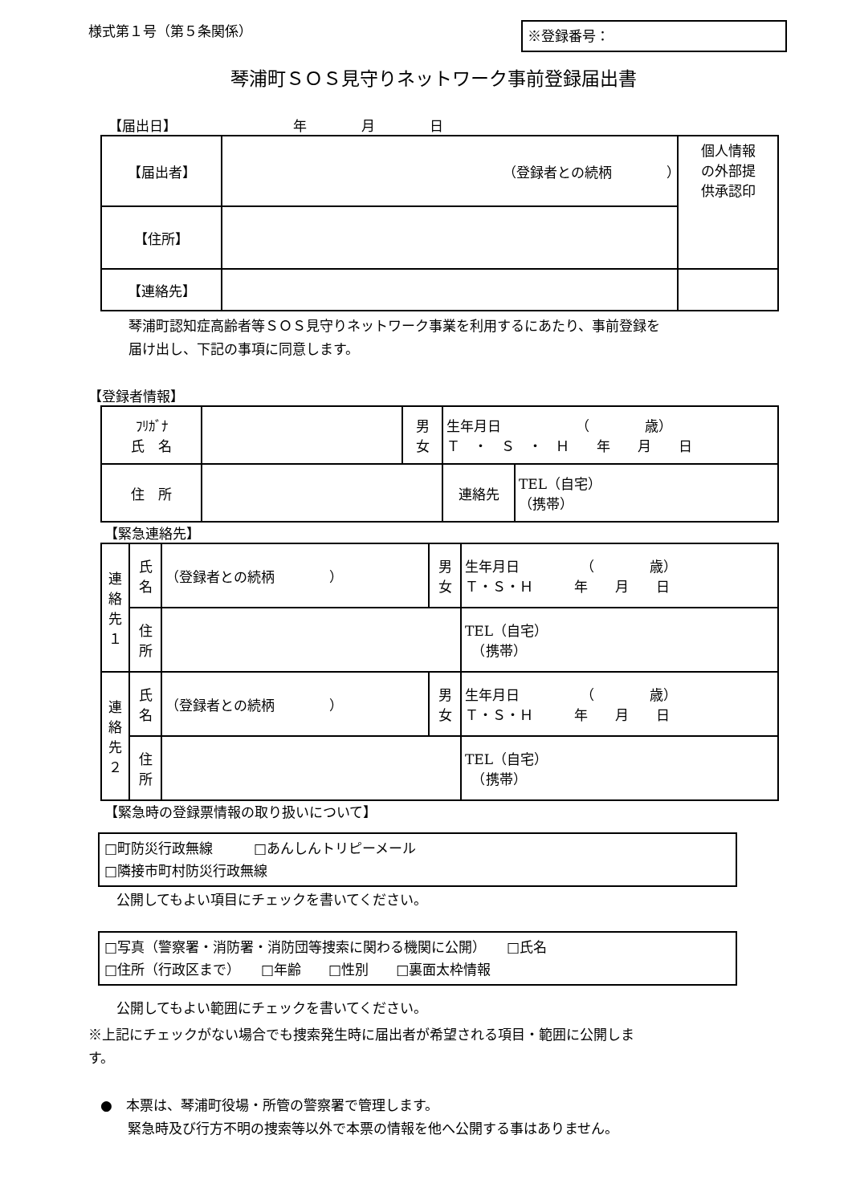様式第１号（第５条関係） ※登録番号：
琴浦町ＳＯＳ見守りネットワーク事前登録届出書
【届出日】　　　　　　　　　年　　　　月　　　　日
| 【届出者】 | （登録者との続柄 ） | 個人情報 の外部提 供承認印 |
| 【住所】 | | |
| 【連絡先】 | | |
琴浦町認知症高齢者等ＳＯＳ見守りネットワーク事業を利用するにあたり、事前登録を
届け出し、下記の事項に同意します。
【登録者情報】
| ﾌﾘｶﾞﾅ 氏 名 | | 男 女 | 生年月日 （ 歳） Ｔ ・ Ｓ ・ Ｈ 年 月 日 | |
| 住 所 | | | 連絡先 | TEL（自宅） （携帯） |
【緊急連絡先】
| 連 絡 先 １ | 氏 名 | （登録者との続柄 ） | 男 女 | 生年月日 （ 歳） Ｔ・Ｓ・Ｈ 年 月 日 |
| | 住 所 | | | TEL（自宅） （携帯） |
| 連 絡 先 ２ | 氏 名 | （登録者との続柄 ） | 男 女 | 生年月日 （ 歳） Ｔ・Ｓ・Ｈ 年 月 日 |
| | 住 所 | | | TEL（自宅） （携帯） |
【緊急時の登録票情報の取り扱いについて】
□町防災行政無線　　　□あんしんトリピーメール
□隣接市町村防災行政無線
公開してもよい項目にチェックを書いてください。
□写真（警察署・消防署・消防団等捜索に関わる機関に公開）　　□氏名
□住所（行政区まで）　　□年齢　　□性別　　□裏面太枠情報
公開してもよい範囲にチェックを書いてください。
※上記にチェックがない場合でも捜索発生時に届出者が希望される項目・範囲に公開しま
す。
●　本票は、琴浦町役場・所管の警察署で管理します。
　　緊急時及び行方不明の捜索等以外で本票の情報を他へ公開する事はありません。